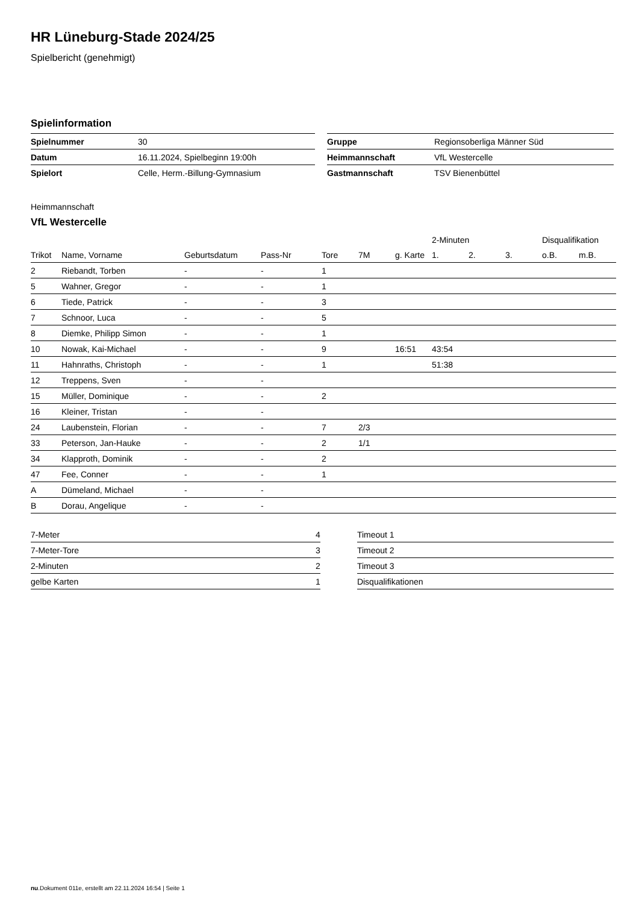HR Lüneburg-Stade 2024/25
Spielbericht (genehmigt)
Spielinformation
| Spielnummer | 30 |
| Datum | 16.11.2024, Spielbeginn 19:00h |
| Spielort | Celle, Herm.-Billung-Gymnasium |
| Gruppe | Regionsoberliga Männer Süd |
| Heimmannschaft | VfL Westercelle |
| Gastmannschaft | TSV Bienenbüttel |
Heimmannschaft
VfL Westercelle
| | | | | | | | 2-Minuten | | | Disqualifikation | |
| Trikot | Name, Vorname | Geburtsdatum | Pass-Nr | Tore | 7M | g. Karte | 1. | 2. | 3. | o.B. | m.B. |
| 2 | Riebandt, Torben | - | - | 1 | | | | | | | |
| 5 | Wahner, Gregor | - | - | 1 | | | | | | | |
| 6 | Tiede, Patrick | - | - | 3 | | | | | | | |
| 7 | Schnoor, Luca | - | - | 5 | | | | | | | |
| 8 | Diemke, Philipp Simon | - | - | 1 | | | | | | | |
| 10 | Nowak, Kai-Michael | - | - | 9 | | 16:51 | 43:54 | | | | |
| 11 | Hahnraths, Christoph | - | - | 1 | | | 51:38 | | | | |
| 12 | Treppens, Sven | - | - | | | | | | | | |
| 15 | Müller, Dominique | - | - | 2 | | | | | | | |
| 16 | Kleiner, Tristan | - | - | | | | | | | | |
| 24 | Laubenstein, Florian | - | - | 7 | 2/3 | | | | | | |
| 33 | Peterson, Jan-Hauke | - | - | 2 | 1/1 | | | | | | |
| 34 | Klapproth, Dominik | - | - | 2 | | | | | | | |
| 47 | Fee, Conner | - | - | 1 | | | | | | | |
| A | Dümeland, Michael | - | - | | | | | | | | |
| B | Dorau, Angelique | - | - | | | | | | | | |
| 7-Meter | 4 |
| 7-Meter-Tore | 3 |
| 2-Minuten | 2 |
| gelbe Karten | 1 |
| Timeout 1 |
| Timeout 2 |
| Timeout 3 |
| Disqualifikationen |
nu.Dokument 011e, erstellt am 22.11.2024 16:54 | Seite 1